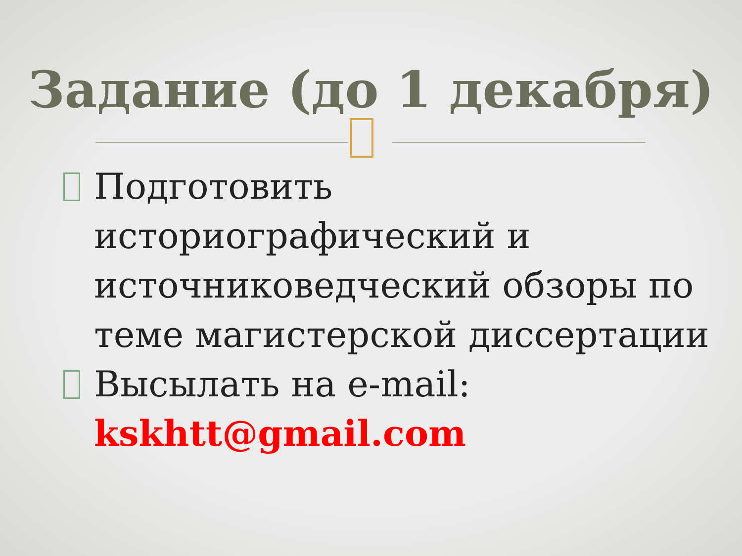Задание (до 1 декабря)
Подготовить историографический и источниковедческий обзоры по теме магистерской диссертации
Высылать на e-mail: kskhtt@gmail.com